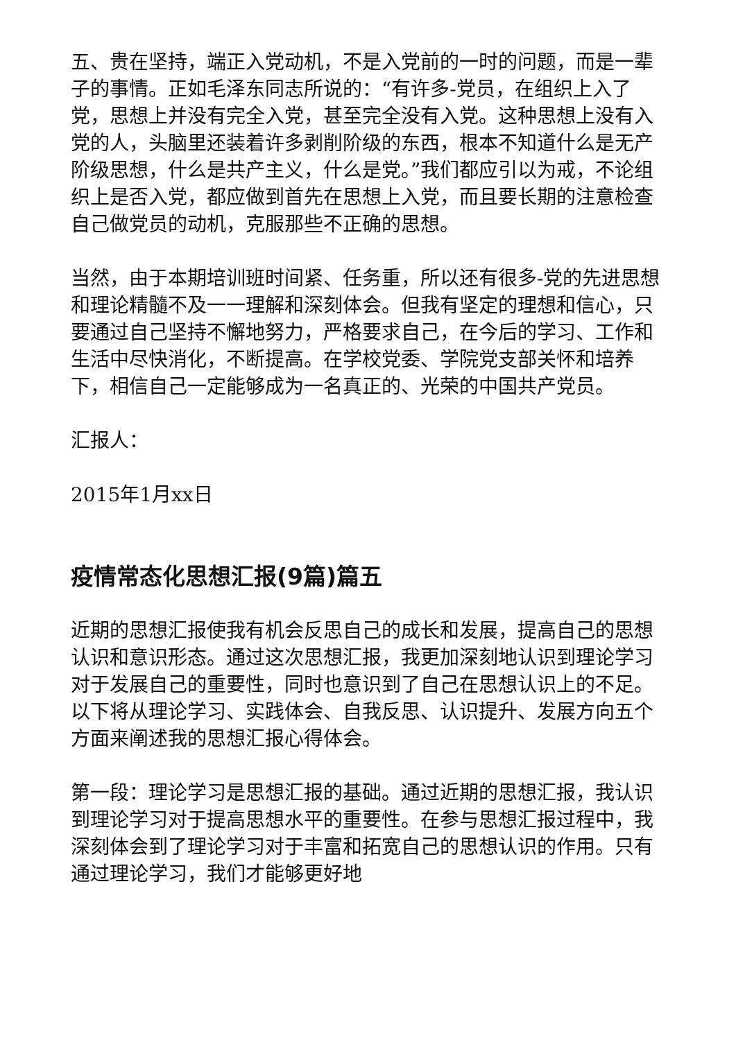五、贵在坚持，端正入党动机，不是入党前的一时的问题，而是一辈子的事情。正如毛泽东同志所说的：“有许多-党员，在组织上入了党，思想上并没有完全入党，甚至完全没有入党。这种思想上没有入党的人，头脑里还装着许多剥削阶级的东西，根本不知道什么是无产阶级思想，什么是共产主义，什么是党。”我们都应引以为戒，不论组织上是否入党，都应做到首先在思想上入党，而且要长期的注意检查自己做党员的动机，克服那些不正确的思想。
当然，由于本期培训班时间紧、任务重，所以还有很多-党的先进思想和理论精髓不及一一理解和深刻体会。但我有坚定的理想和信心，只要通过自己坚持不懈地努力，严格要求自己，在今后的学习、工作和生活中尽快消化，不断提高。在学校党委、学院党支部关怀和培养下，相信自己一定能够成为一名真正的、光荣的中国共产党员。
汇报人：
2015年1月xx日
疫情常态化思想汇报(9篇)篇五
近期的思想汇报使我有机会反思自己的成长和发展，提高自己的思想认识和意识形态。通过这次思想汇报，我更加深刻地认识到理论学习对于发展自己的重要性，同时也意识到了自己在思想认识上的不足。以下将从理论学习、实践体会、自我反思、认识提升、发展方向五个方面来阐述我的思想汇报心得体会。
第一段：理论学习是思想汇报的基础。通过近期的思想汇报，我认识到理论学习对于提高思想水平的重要性。在参与思想汇报过程中，我深刻体会到了理论学习对于丰富和拓宽自己的思想认识的作用。只有通过理论学习，我们才能够更好地